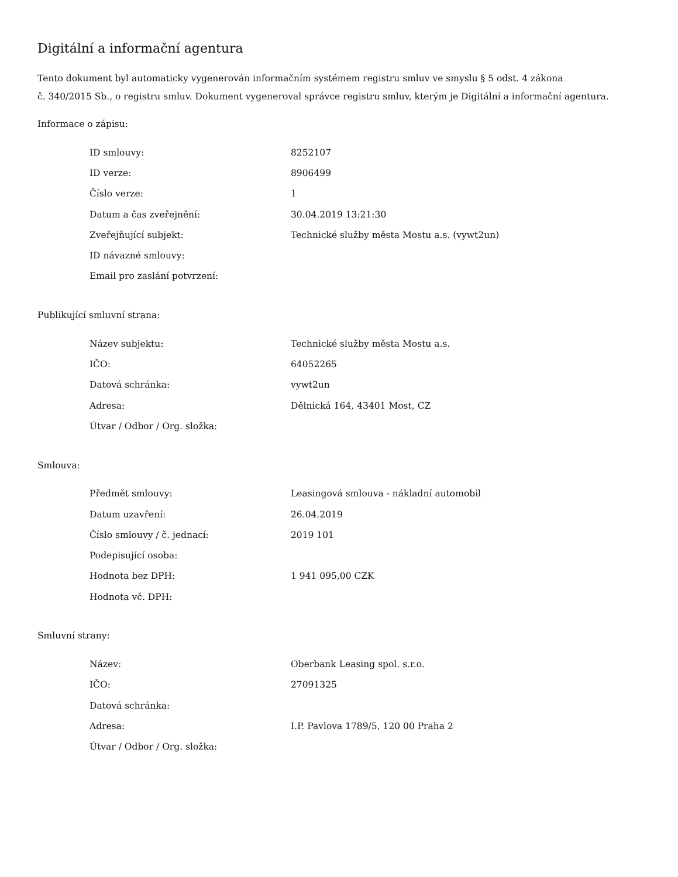Digitální a informační agentura
Tento dokument byl automaticky vygenerován informačním systémem registru smluv ve smyslu § 5 odst. 4 zákona
č. 340/2015 Sb., o registru smluv. Dokument vygeneroval správce registru smluv, kterým je Digitální a informační agentura.
Informace o zápisu:
| ID smlouvy: | 8252107 |
| ID verze: | 8906499 |
| Číslo verze: | 1 |
| Datum a čas zveřejnění: | 30.04.2019 13:21:30 |
| Zveřejňující subjekt: | Technické služby města Mostu a.s. (vywt2un) |
| ID návazné smlouvy: | |
| Email pro zaslání potvrzení: | |
Publikující smluvní strana:
| Název subjektu: | Technické služby města Mostu a.s. |
| IČO: | 64052265 |
| Datová schránka: | vywt2un |
| Adresa: | Dělnická 164, 43401 Most, CZ |
| Útvar / Odbor / Org. složka: | |
Smlouva:
| Předmět smlouvy: | Leasingová smlouva - nákladní automobil |
| Datum uzavření: | 26.04.2019 |
| Číslo smlouvy / č. jednací: | 2019 101 |
| Podepisující osoba: | |
| Hodnota bez DPH: | 1 941 095,00 CZK |
| Hodnota vč. DPH: | |
Smluvní strany:
| Název: | Oberbank Leasing spol. s.r.o. |
| IČO: | 27091325 |
| Datová schránka: | |
| Adresa: | I.P. Pavlova 1789/5, 120 00 Praha 2 |
| Útvar / Odbor / Org. složka: | |